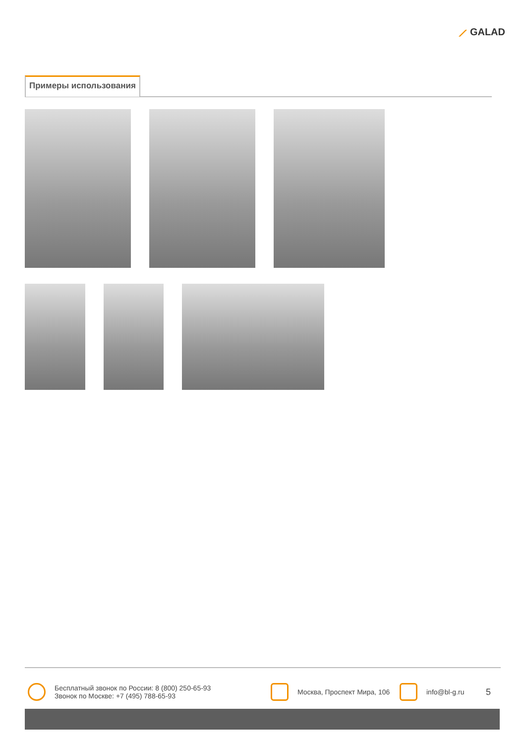⟋ GALAD
Примеры использования
Бесплатный звонок по России: 8 (800) 250-65-93
Звонок по Москве: +7 (495) 788-65-93
Москва, Проспект Мира, 106
info@bl-g.ru
5